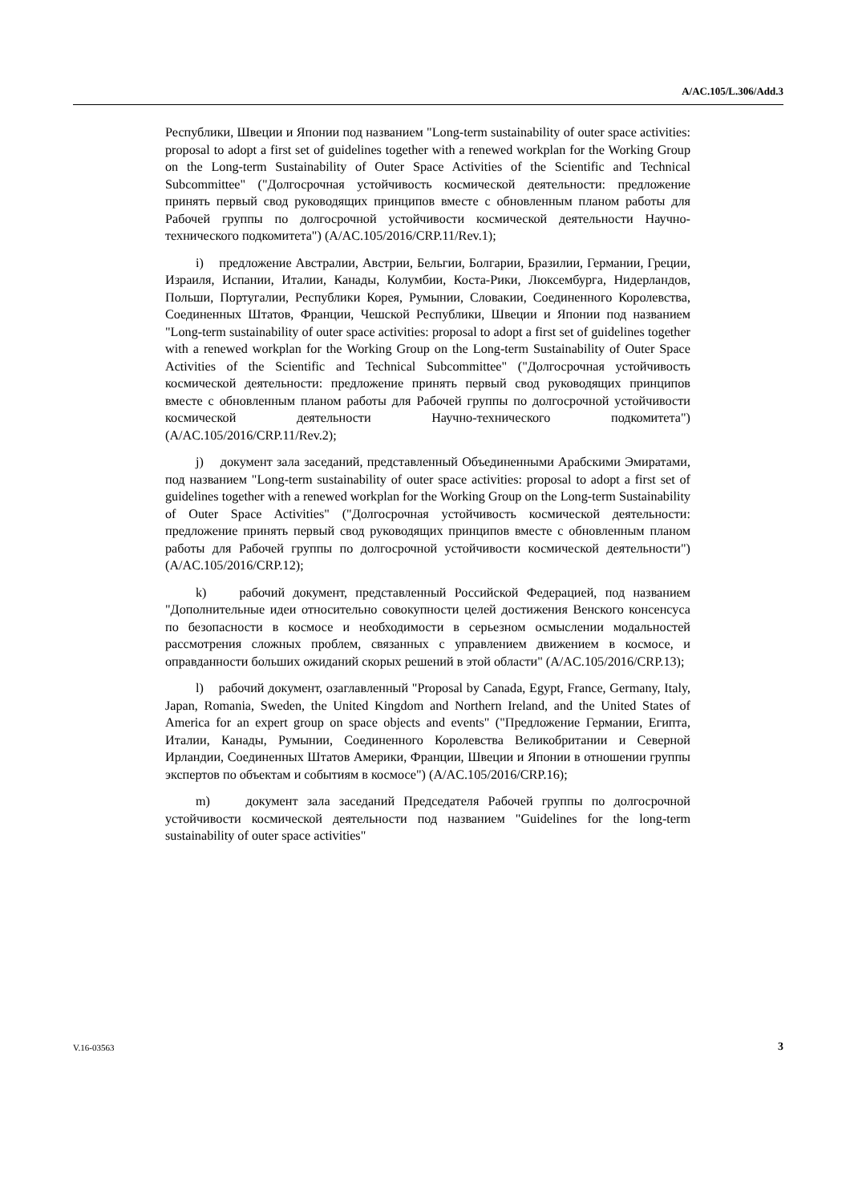A/AC.105/L.306/Add.3
Республики, Швеции и Японии под названием "Long-term sustainability of outer space activities: proposal to adopt a first set of guidelines together with a renewed workplan for the Working Group on the Long-term Sustainability of Outer Space Activities of the Scientific and Technical Subcommittee" ("Долгосрочная устойчивость космической деятельности: предложение принять первый свод руководящих принципов вместе с обновленным планом работы для Рабочей группы по долгосрочной устойчивости космической деятельности Научно-технического подкомитета") (A/AC.105/2016/CRP.11/Rev.1);
i) предложение Австралии, Австрии, Бельгии, Болгарии, Бразилии, Германии, Греции, Израиля, Испании, Италии, Канады, Колумбии, Коста-Рики, Люксембурга, Нидерландов, Польши, Португалии, Республики Корея, Румынии, Словакии, Соединенного Королевства, Соединенных Штатов, Франции, Чешской Республики, Швеции и Японии под названием "Long-term sustainability of outer space activities: proposal to adopt a first set of guidelines together with a renewed workplan for the Working Group on the Long-term Sustainability of Outer Space Activities of the Scientific and Technical Subcommittee" ("Долгосрочная устойчивость космической деятельности: предложение принять первый свод руководящих принципов вместе с обновленным планом работы для Рабочей группы по долгосрочной устойчивости космической деятельности Научно-технического подкомитета") (A/AC.105/2016/CRP.11/Rev.2);
j) документ зала заседаний, представленный Объединенными Арабскими Эмиратами, под названием "Long-term sustainability of outer space activities: proposal to adopt a first set of guidelines together with a renewed workplan for the Working Group on the Long-term Sustainability of Outer Space Activities" ("Долгосрочная устойчивость космической деятельности: предложение принять первый свод руководящих принципов вместе с обновленным планом работы для Рабочей группы по долгосрочной устойчивости космической деятельности") (A/AC.105/2016/CRP.12);
k) рабочий документ, представленный Российской Федерацией, под названием "Дополнительные идеи относительно совокупности целей достижения Венского консенсуса по безопасности в космосе и необходимости в серьезном осмыслении модальностей рассмотрения сложных проблем, связанных с управлением движением в космосе, и оправданности больших ожиданий скорых решений в этой области" (A/AC.105/2016/CRP.13);
l) рабочий документ, озаглавленный "Proposal by Canada, Egypt, France, Germany, Italy, Japan, Romania, Sweden, the United Kingdom and Northern Ireland, and the United States of America for an expert group on space objects and events" ("Предложение Германии, Египта, Италии, Канады, Румынии, Соединенного Королевства Великобритании и Северной Ирландии, Соединенных Штатов Америки, Франции, Швеции и Японии в отношении группы экспертов по объектам и событиям в космосе") (A/AC.105/2016/CRP.16);
m) документ зала заседаний Председателя Рабочей группы по долгосрочной устойчивости космической деятельности под названием "Guidelines for the long-term sustainability of outer space activities"
V.16-03563 3